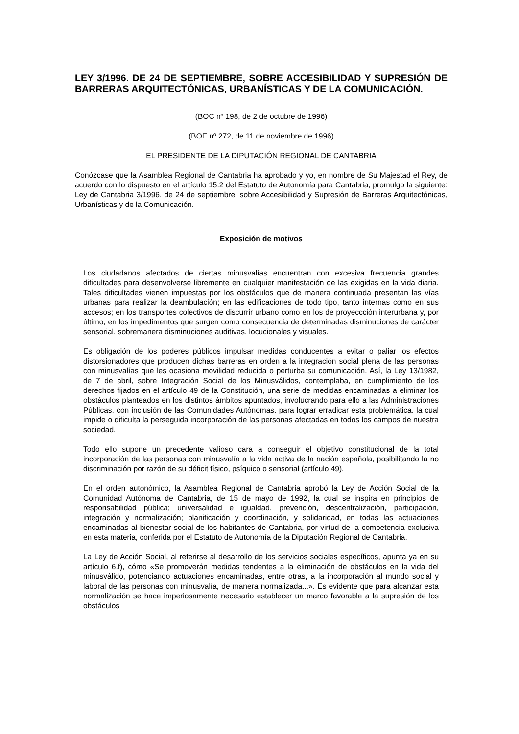LEY 3/1996. DE 24 DE SEPTIEMBRE, SOBRE ACCESIBILIDAD Y SUPRESIÓN DE BARRERAS ARQUITECTÓNICAS, URBANÍSTICAS Y DE LA COMUNICACIÓN.
(BOC nº 198, de 2 de octubre de 1996)
(BOE nº 272, de 11 de noviembre de 1996)
EL PRESIDENTE DE LA DIPUTACIÓN REGIONAL DE CANTABRIA
Conózcase que la Asamblea Regional de Cantabria ha aprobado y yo, en nombre de Su Majestad el Rey, de acuerdo con lo dispuesto en el artículo 15.2 del Estatuto de Autonomía para Cantabria, promulgo la siguiente: Ley de Cantabria 3/1996, de 24 de septiembre, sobre Accesibilidad y Supresión de Barreras Arquitectónicas, Urbanísticas y de la Comunicación.
Exposición de motivos
Los ciudadanos afectados de ciertas minusvalías encuentran con excesiva frecuencia grandes dificultades para desenvolverse libremente en cualquier manifestación de las exigidas en la vida diaria. Tales dificultades vienen impuestas por los obstáculos que de manera continuada presentan las vías urbanas para realizar la deambulación; en las edificaciones de todo tipo, tanto internas como en sus accesos; en los transportes colectivos de discurrir urbano como en los de proyeccción interurbana y, por último, en los impedimentos que surgen como consecuencia de determinadas disminuciones de carácter sensorial, sobremanera disminuciones auditivas, locucionales y visuales.
Es obligación de los poderes públicos impulsar medidas conducentes a evitar o paliar los efectos distorsionadores que producen dichas barreras en orden a la integración social plena de las personas con minusvalías que les ocasiona movilidad reducida o perturba su comunicación. Así, la Ley 13/1982, de 7 de abril, sobre Integración Social de los Minusválidos, contemplaba, en cumplimiento de los derechos fijados en el artículo 49 de la Constitución, una serie de medidas encaminadas a eliminar los obstáculos planteados en los distintos ámbitos apuntados, involucrando para ello a las Administraciones Públicas, con inclusión de las Comunidades Autónomas, para lograr erradicar esta problemática, la cual impide o dificulta la perseguida incorporación de las personas afectadas en todos los campos de nuestra sociedad.
Todo ello supone un precedente valioso cara a conseguir el objetivo constitucional de la total incorporación de las personas con minusvalía a la vida activa de la nación española, posibilitando la no discriminación por razón de su déficit físico, psíquico o sensorial (artículo 49).
En el orden autonómico, la Asamblea Regional de Cantabria aprobó la Ley de Acción Social de la Comunidad Autónoma de Cantabria, de 15 de mayo de 1992, la cual se inspira en principios de responsabilidad pública; universalidad e igualdad, prevención, descentralización, participación, integración y normalización; planificación y coordinación, y solidaridad, en todas las actuaciones encaminadas al bienestar social de los habitantes de Cantabria, por virtud de la competencia exclusiva en esta materia, conferida por el Estatuto de Autonomía de la Diputación Regional de Cantabria.
La Ley de Acción Social, al referirse al desarrollo de los servicios sociales específicos, apunta ya en su artículo 6.f), cómo «Se promoverán medidas tendentes a la eliminación de obstáculos en la vida del minusválido, potenciando actuaciones encaminadas, entre otras, a la incorporación al mundo social y laboral de las personas con minusvalía, de manera normalizada...». Es evidente que para alcanzar esta normalización se hace imperiosamente necesario establecer un marco favorable a la supresión de los obstáculos